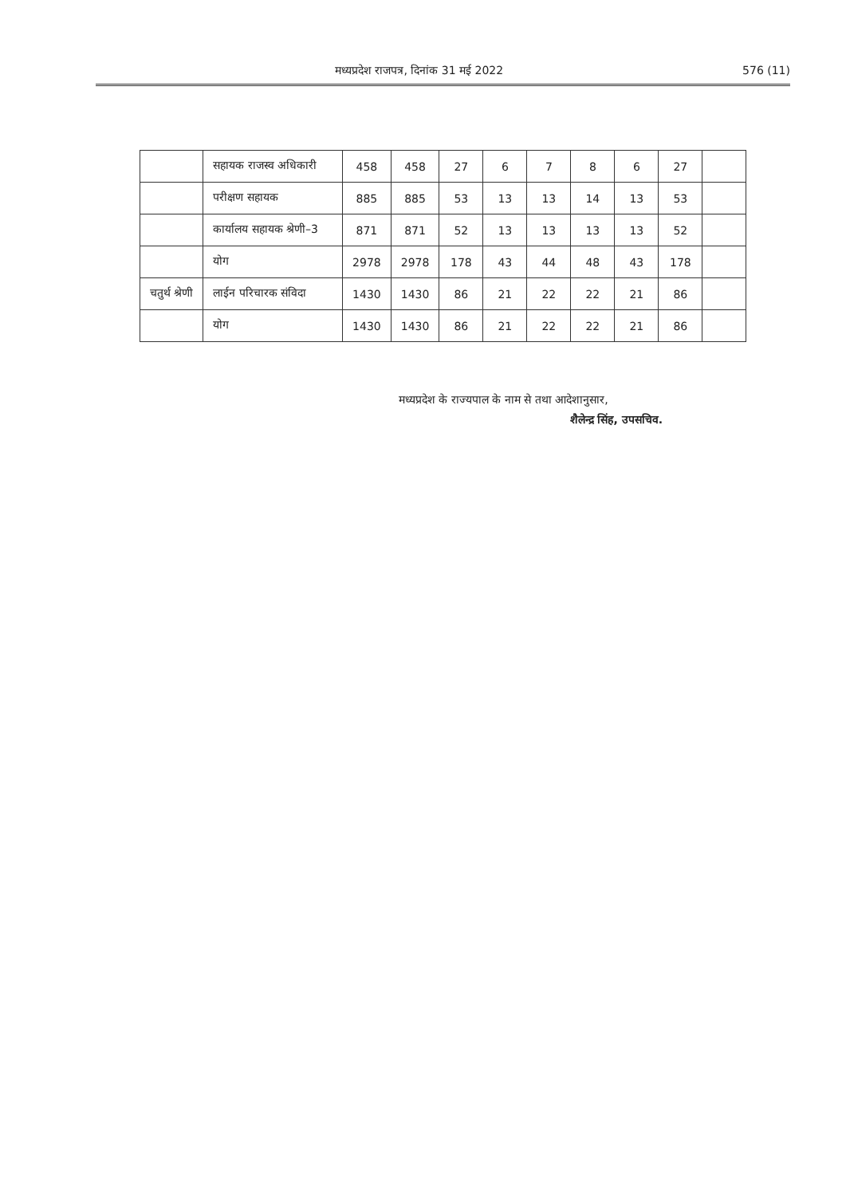मध्यप्रदेश राजपत्र, दिनांक 31 मई 2022 576 (11)
| | सहायक राजस्व अधिकारी | 458 | 458 | 27 | 6 | 7 | 8 | 6 | 27 | |
| | परीक्षण सहायक | 885 | 885 | 53 | 13 | 13 | 14 | 13 | 53 | |
| | कार्यालय सहायक श्रेणी–3 | 871 | 871 | 52 | 13 | 13 | 13 | 13 | 52 | |
| | योग | 2978 | 2978 | 178 | 43 | 44 | 48 | 43 | 178 | |
| चतुर्थ श्रेणी | लाईन परिचारक संविदा | 1430 | 1430 | 86 | 21 | 22 | 22 | 21 | 86 | |
| | योग | 1430 | 1430 | 86 | 21 | 22 | 22 | 21 | 86 | |
मध्यप्रदेश के राज्यपाल के नाम से तथा आदेशानुसार,
शैलेन्द्र सिंह, उपसचिव.